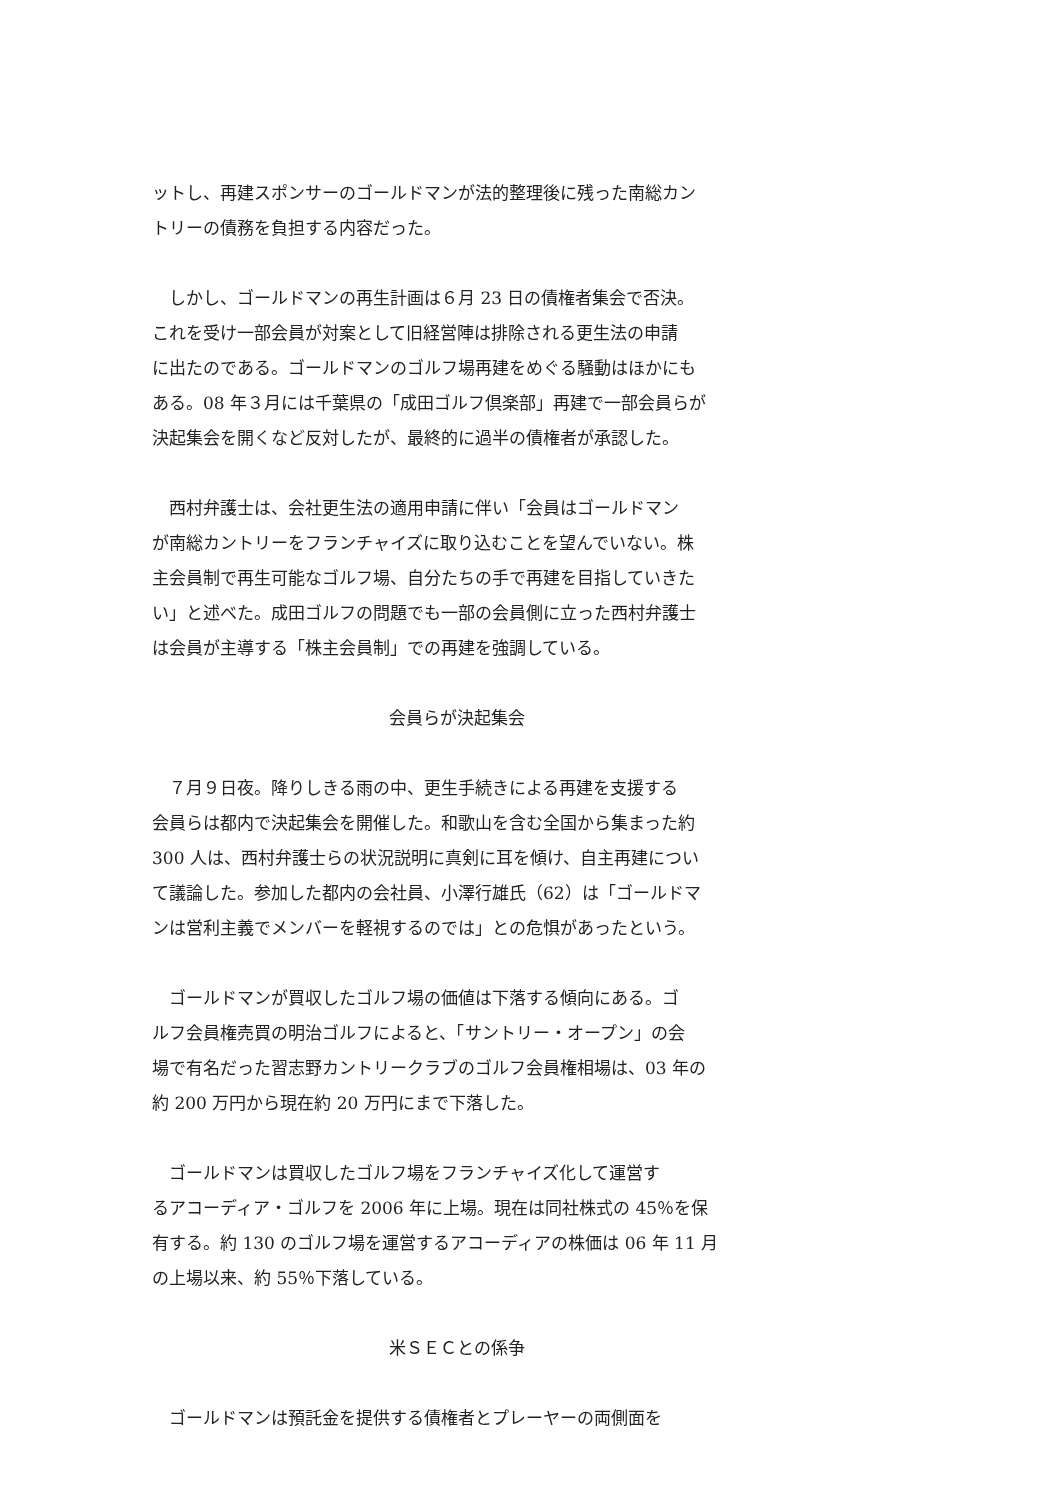ットし、再建スポンサーのゴールドマンが法的整理後に残った南総カン
トリーの債務を負担する内容だった。
　しかし、ゴールドマンの再生計画は６月 23 日の債権者集会で否決。
これを受け一部会員が対案として旧経営陣は排除される更生法の申請
に出たのである。ゴールドマンのゴルフ場再建をめぐる騒動はほかにも
ある。08 年３月には千葉県の「成田ゴルフ倶楽部」再建で一部会員らが
決起集会を開くなど反対したが、最終的に過半の債権者が承認した。
　西村弁護士は、会社更生法の適用申請に伴い「会員はゴールドマン
が南総カントリーをフランチャイズに取り込むことを望んでいない。株
主会員制で再生可能なゴルフ場、自分たちの手で再建を目指していきた
い」と述べた。成田ゴルフの問題でも一部の会員側に立った西村弁護士
は会員が主導する「株主会員制」での再建を強調している。
会員らが決起集会
　７月９日夜。降りしきる雨の中、更生手続きによる再建を支援する
会員らは都内で決起集会を開催した。和歌山を含む全国から集まった約
300 人は、西村弁護士らの状況説明に真剣に耳を傾け、自主再建につい
て議論した。参加した都内の会社員、小澤行雄氏（62）は「ゴールドマ
ンは営利主義でメンバーを軽視するのでは」との危惧があったという。
　ゴールドマンが買収したゴルフ場の価値は下落する傾向にある。ゴ
ルフ会員権売買の明治ゴルフによると、「サントリー・オープン」の会
場で有名だった習志野カントリークラブのゴルフ会員権相場は、03 年の
約 200 万円から現在約 20 万円にまで下落した。
　ゴールドマンは買収したゴルフ場をフランチャイズ化して運営す
るアコーディア・ゴルフを 2006 年に上場。現在は同社株式の 45％を保
有する。約 130 のゴルフ場を運営するアコーディアの株価は 06 年 11 月
の上場以来、約 55％下落している。
米ＳＥＣとの係争
　ゴールドマンは預託金を提供する債権者とプレーヤーの両側面を